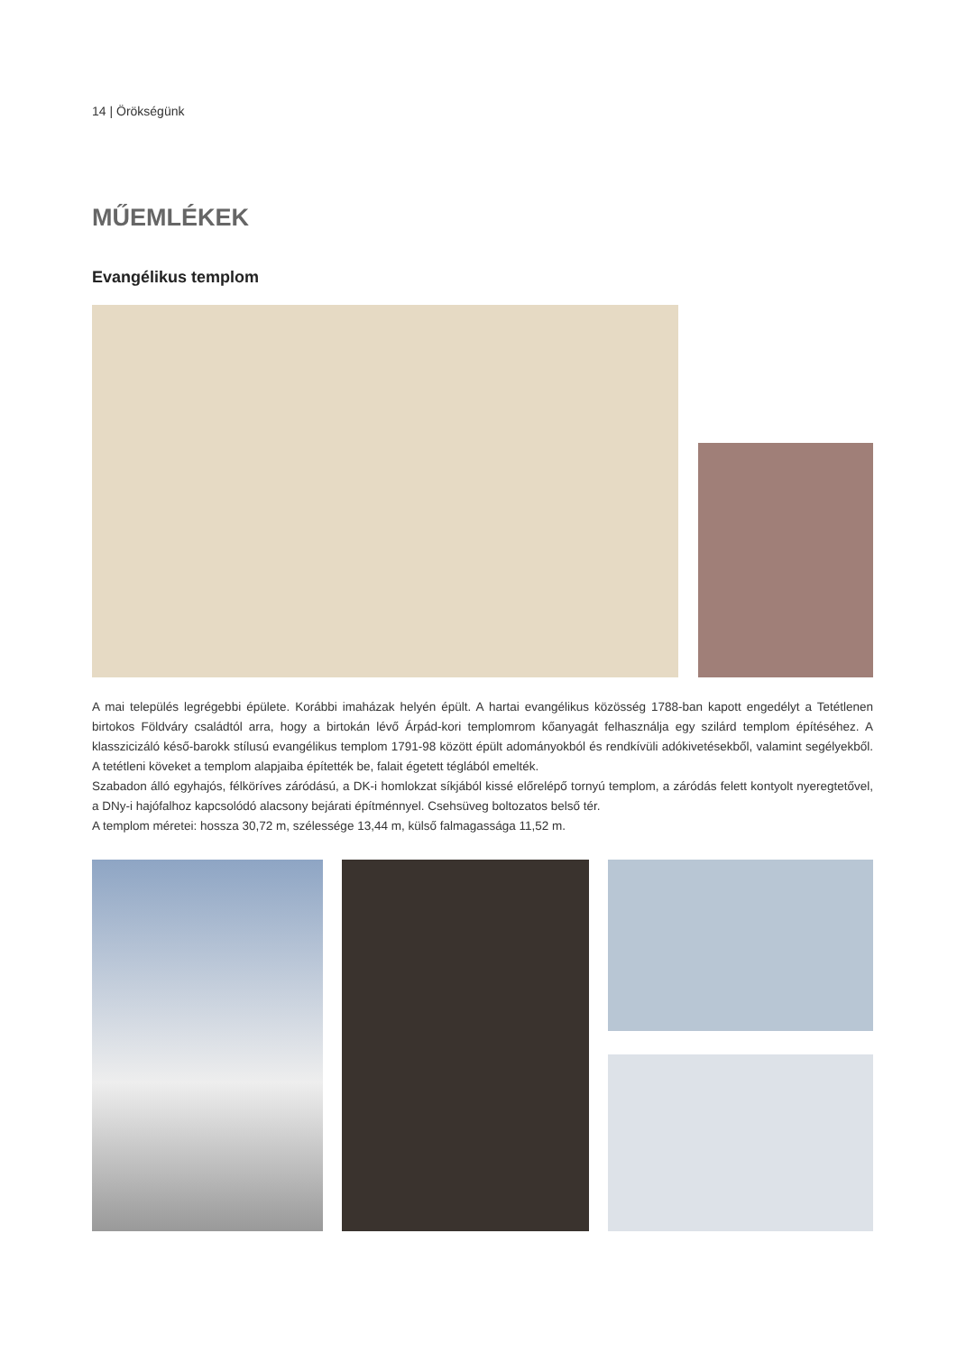14 | Örökségünk
MŰEMLÉKEK
Evangélikus templom
A mai település legrégebbi épülete. Korábbi imaházak helyén épült. A hartai evangélikus közösség 1788-ban kapott engedélyt a Tetétlenen birtokos Földváry családtól arra, hogy a birtokán lévő Árpád-kori templomrom kőanyagát felhasználja egy szilárd templom építéséhez. A klasszicizáló késő-barokk stílusú evangélikus templom 1791-98 között épült adományokból és rendkívüli adókivetésekből, valamint segélyekből. A tetétleni köveket a templom alapjaiba építették be, falait égetett téglából emelték.
Szabadon álló egyhajós, félköríves záródású, a DK-i homlokzat síkjából kissé előrelépő tornyú templom, a záródás felett kontyolt nyeregtetővel, a DNy-i hajófalhoz kapcsolódó alacsony bejárati építménnyel. Csehsüveg boltozatos belső tér.
A templom méretei: hossza 30,72 m, szélessége 13,44 m, külső falmagassága 11,52 m.